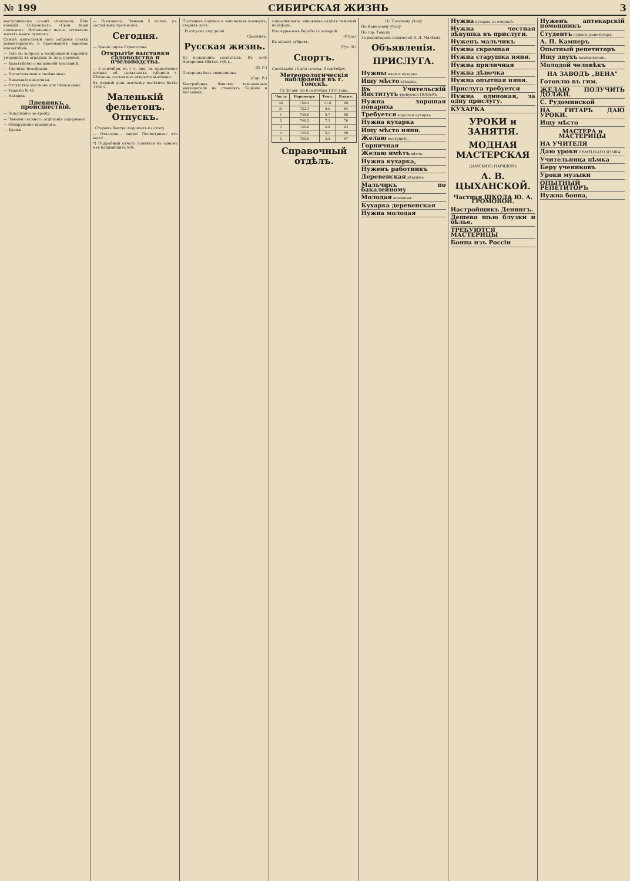№ 199 СИБИРСКАЯ ЖИЗНЬ 3
наступившемъ сезонѣ спектакль. Шла комедія Островскаго «Свои люди сочтемся». Исполненіе пьесы оставляло желать много лучшаго.
Самый зрительный залъ собранія слегка ремонтированъ и производитъ хорошее впечатлѣніе.
— Еще по вопросу о воспрещеніи хоронить умершихъ въ оградахъ ж.-дор. церквей.
— Ходатайство о наложеніи взысканій.
— Уличные безобразія.
— Несостоявшаяся «войнишка».
— Наказаніе извозчика.
— Отсутствіе мостковъ для пѣшеходовъ.
— Усадьба № 40.
— Находка.
Дневникъ происшествій.
— Задержаніе за кражу.
— Чинами сыскного отдѣленія задержаны.
— Обнаруженіе краденаго.
— Кражи.
— Протоколы. Чинами 5 полиц. уч. составлены протоколы.
Сегодня.
— Зданіе цирка Стрепетова.
Открытіе выставки садоводства и пчеловодства.
— 5 сентября, въ 1 ч. дня, въ присутствіи исправ. об. начальника губерніи г. Штевена, состоялось открытіе выставки.
Въ первый день выставку посѣтило болѣе 1100 ч.
Маленькій фельетонъ. Отпускъ.
..Старикъ быстро подошелъ къ столу.
— Отказали... ладно! Посмотримъ: кто кого!..
*) Подробный отчетъ появится въ одномъ изъ ближайшихъ №№.
Поставивъ подпись и запечатавъ конвертъ, старикъ легъ.
..И отпускъ ему далиі..
Скептикъ.
Русская жизнь.
Къ положенію ссыльныхъ. Въ селѣ Нагорномъ (Вятск. губ.)...
(В. Р.)
Похороны безъ священника.
(Сар. В.)
Контрабанда. Финскіе таможенные надзиратели на станціяхъ Теріоки и Келомяки...
сопротивленія, чиновникъ отдѣлъ тяжелый портфель...
Изъ курьезовъ борьбы съ холерой.
(Утро.)
Къ охранѣ зубровъ.
(Рус. В.)
Спортъ.
Состязанія 10 дня сезона, 5 сентября.
Метеорологическія наблюденія въ г. Томскѣ.
Съ 30 авг. по 6 сентября 1910 года.
| Числа | Барометръ | Темп. | Влажн. |
| --- | --- | --- | --- |
| 30 | 750.4 | 11.0 | 88 |
| 31 | 752.1 | 9.6 | 84 |
| 1 | 748.6 | 8.7 | 80 |
| 2 | 746.2 | 7.3 | 76 |
| 3 | 745.0 | 6.8 | 83 |
| 4 | 749.5 | 5.1 | 90 |
| 5 | 755.8 | 3.2 | 87 |
Справочный отдѣлъ.
По Томскому уѣзду
По Каинскому уѣзду.
По гор. Томску.
За редакторовъ-издателей В. Л. Малѣевъ.
Объявленія.
ПРИСЛУГА.
Нужны няня и кухарка.
Ищу мѣсто кухарка.
Въ Учительскій Институтъ требуется ПОВАРЪ.
Нужна хорошая повариха
Требуется хорошая кухарка.
Нужна кухарка
Ищу мѣсто няни.
Желаю поступить.
Горничная
Желаю имѣть мѣсто.
Нужна кухарка,
Нуженъ работникъ
Деревенская дѣвушка.
Мальчикъ по бакалейному
Молодая женщина.
Кухарка деревенская
Нужна молодая
Нужна кухарка со стиркой.
Нужна честная дѣвушка въ прислуги.
Нуженъ мальчикъ
Нужна скромная
Нужна старушка няня.
Нужна приличная
Нужна дѣвочка
Нужна опытная няня.
Прислуга требуется
Нужна одинокая, за одну прислугу.
КУХАРКА
УРОКИ и ЗАНЯТІЯ.
МОДНАЯ МАСТЕРСКАЯ
ДАМСКИХЪ НАРЯДОВЪ
А. В. ЦЫХАНСКОЙ.
Частная ШКОЛА Ю. А. ГРОМОВОЙ.
Настройщикъ Денингъ.
Дешево шью блузки и бѣлье.
ТРЕБУЮТСЯ МАСТЕРИЦЫ
Бонна изъ Россіи
Нуженъ аптекарскій помощникъ
Студентъ нуженъ репетиторъ.
А. П. Камнеръ
Опытный репетиторъ
Ищу двухъ компаніоновъ.
Молодой человѣкъ
НА ЗАВОДЪ „ВЕНА"
Готовлю въ гим.
ЖЕЛАЮ ПОЛУЧИТЬ ДОЛЖН.
С. Рудоминской
НА ГИТАРѢ ДАЮ УРОКИ.
Ищу мѣсто
МАСТЕРА и МАСТЕРИЦЫ
НА УЧИТЕЛЯ
Даю уроки НѢМЕЦКАГО ЯЗЫКА.
Учительница нѣмка
Беру учениковъ
Уроки музыки
ОПЫТНЫЙ РЕПЕТИТОРЪ
Нужна бонна,